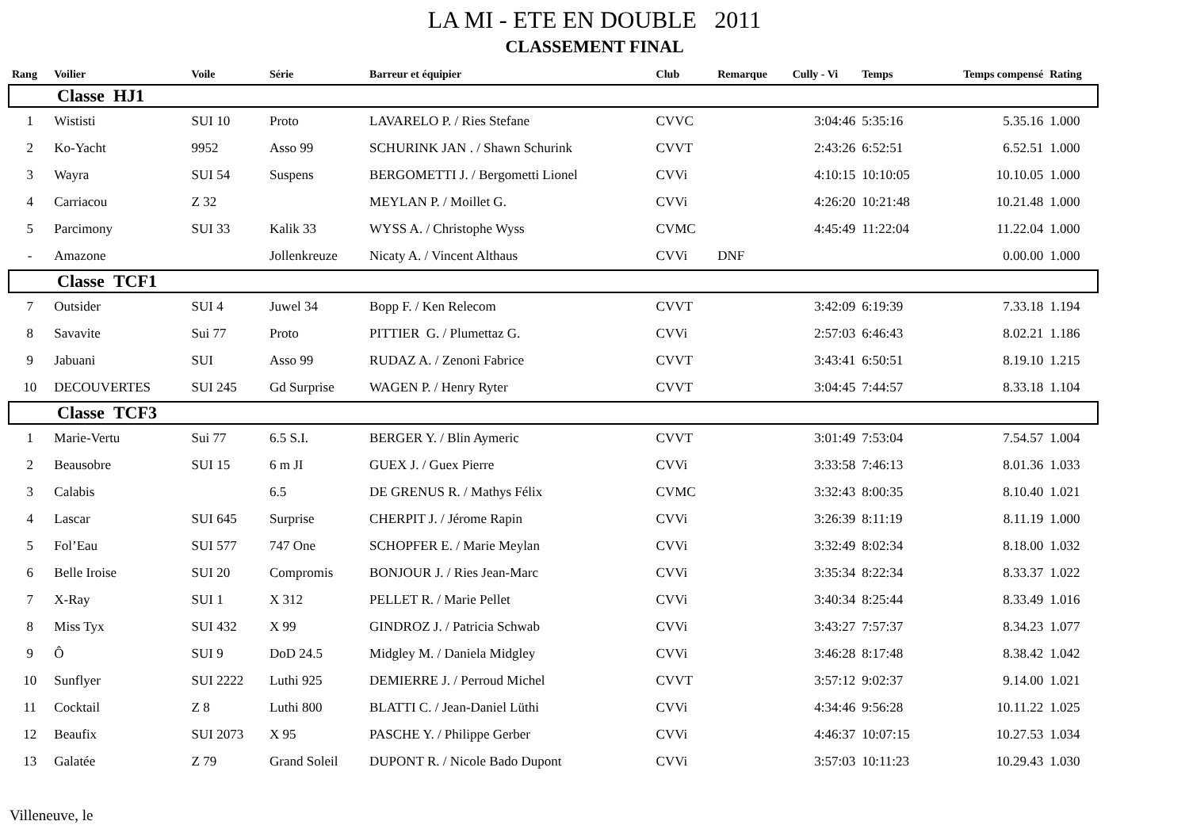LA MI - ETE EN DOUBLE 2011
CLASSEMENT FINAL
| Rang | Voilier | Voile | Série | Barreur et équipier | Club | Remarque | Cully - Vi | Temps | Temps compensé | Rating |
| --- | --- | --- | --- | --- | --- | --- | --- | --- | --- | --- |
| Classe HJ1 | | | | | | | | | | |
| 1 | Wististi | SUI 10 | Proto | LAVARELO P. / Ries Stefane | CVVC | | 3:04:46 | 5:35:16 | 5.35.16 | 1.000 |
| 2 | Ko-Yacht | 9952 | Asso 99 | SCHURINK JAN . / Shawn Schurink | CVVT | | 2:43:26 | 6:52:51 | 6.52.51 | 1.000 |
| 3 | Wayra | SUI 54 | Suspens | BERGOMETTI J. / Bergometti Lionel | CVVi | | 4:10:15 | 10:10:05 | 10.10.05 | 1.000 |
| 4 | Carriacou | Z 32 | | MEYLAN P. / Moillet G. | CVVi | | 4:26:20 | 10:21:48 | 10.21.48 | 1.000 |
| 5 | Parcimony | SUI 33 | Kalik 33 | WYSS A. / Christophe Wyss | CVMC | | 4:45:49 | 11:22:04 | 11.22.04 | 1.000 |
| - | Amazone | | Jollenkreuze | Nicaty A. / Vincent Althaus | CVVi | DNF | | | 0.00.00 | 1.000 |
| Classe TCF1 | | | | | | | | | | |
| 7 | Outsider | SUI 4 | Juwel 34 | Bopp F. / Ken Relecom | CVVT | | 3:42:09 | 6:19:39 | 7.33.18 | 1.194 |
| 8 | Savavite | Sui 77 | Proto | PITTIER G. / Plumettaz G. | CVVi | | 2:57:03 | 6:46:43 | 8.02.21 | 1.186 |
| 9 | Jabuani | SUI | Asso 99 | RUDAZ A. / Zenoni Fabrice | CVVT | | 3:43:41 | 6:50:51 | 8.19.10 | 1.215 |
| 10 | DECOUVERTES | SUI 245 | Gd Surprise | WAGEN P. / Henry Ryter | CVVT | | 3:04:45 | 7:44:57 | 8.33.18 | 1.104 |
| Classe TCF3 | | | | | | | | | | |
| 1 | Marie-Vertu | Sui 77 | 6.5 S.I. | BERGER Y. / Blin Aymeric | CVVT | | 3:01:49 | 7:53:04 | 7.54.57 | 1.004 |
| 2 | Beausobre | SUI 15 | 6 m JI | GUEX J. / Guex Pierre | CVVi | | 3:33:58 | 7:46:13 | 8.01.36 | 1.033 |
| 3 | Calabis | | 6.5 | DE GRENUS R. / Mathys Félix | CVMC | | 3:32:43 | 8:00:35 | 8.10.40 | 1.021 |
| 4 | Lascar | SUI 645 | Surprise | CHERPIT J. / Jérome Rapin | CVVi | | 3:26:39 | 8:11:19 | 8.11.19 | 1.000 |
| 5 | Fol’Eau | SUI 577 | 747 One | SCHOPFER E. / Marie Meylan | CVVi | | 3:32:49 | 8:02:34 | 8.18.00 | 1.032 |
| 6 | Belle Iroise | SUI 20 | Compromis | BONJOUR J. / Ries Jean-Marc | CVVi | | 3:35:34 | 8:22:34 | 8.33.37 | 1.022 |
| 7 | X-Ray | SUI 1 | X 312 | PELLET R. / Marie Pellet | CVVi | | 3:40:34 | 8:25:44 | 8.33.49 | 1.016 |
| 8 | Miss Tyx | SUI 432 | X 99 | GINDROZ J. / Patricia Schwab | CVVi | | 3:43:27 | 7:57:37 | 8.34.23 | 1.077 |
| 9 | Ô | SUI 9 | DoD 24.5 | Midgley M. / Daniela Midgley | CVVi | | 3:46:28 | 8:17:48 | 8.38.42 | 1.042 |
| 10 | Sunflyer | SUI 2222 | Luthi 925 | DEMIERRE J. / Perroud Michel | CVVT | | 3:57:12 | 9:02:37 | 9.14.00 | 1.021 |
| 11 | Cocktail | Z 8 | Luthi 800 | BLATTI C. / Jean-Daniel Lüthi | CVVi | | 4:34:46 | 9:56:28 | 10.11.22 | 1.025 |
| 12 | Beaufix | SUI 2073 | X 95 | PASCHE Y. / Philippe Gerber | CVVi | | 4:46:37 | 10:07:15 | 10.27.53 | 1.034 |
| 13 | Galatée | Z 79 | Grand Soleil | DUPONT R. / Nicole Bado Dupont | CVVi | | 3:57:03 | 10:11:23 | 10.29.43 | 1.030 |
Villeneuve, le